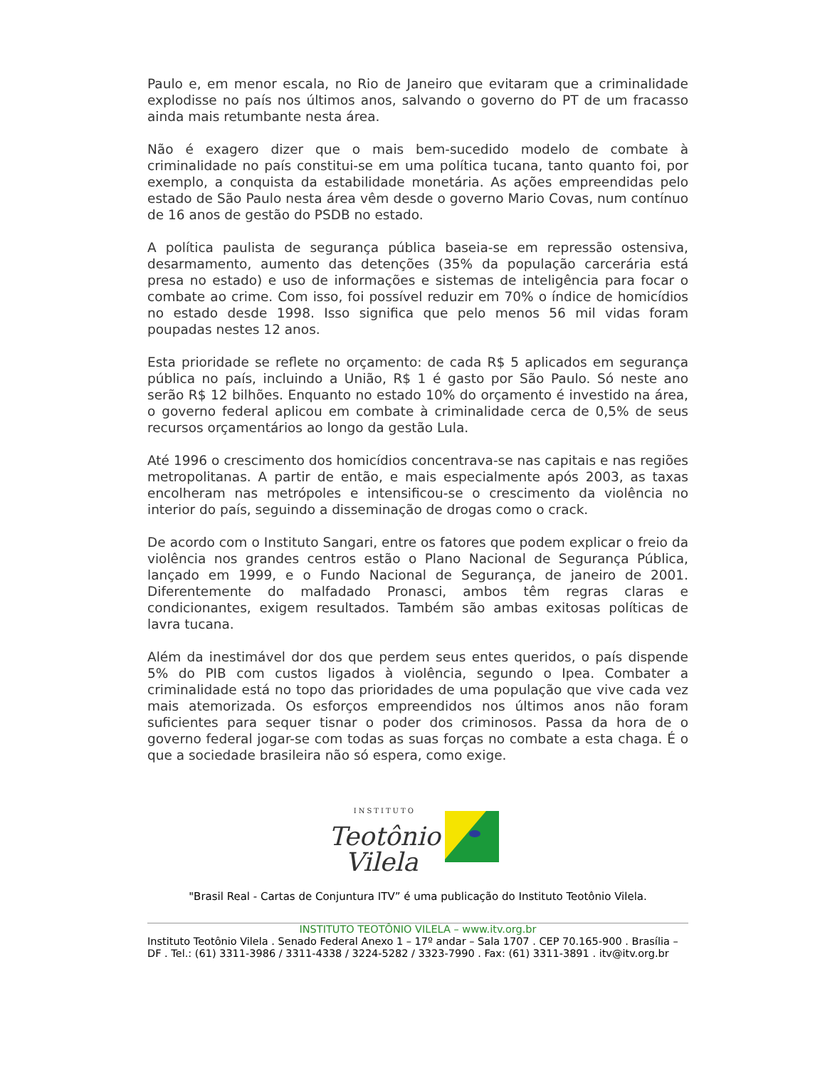Paulo e, em menor escala, no Rio de Janeiro que evitaram que a criminalidade explodisse no país nos últimos anos, salvando o governo do PT de um fracasso ainda mais retumbante nesta área.
Não é exagero dizer que o mais bem-sucedido modelo de combate à criminalidade no país constitui-se em uma política tucana, tanto quanto foi, por exemplo, a conquista da estabilidade monetária. As ações empreendidas pelo estado de São Paulo nesta área vêm desde o governo Mario Covas, num contínuo de 16 anos de gestão do PSDB no estado.
A política paulista de segurança pública baseia-se em repressão ostensiva, desarmamento, aumento das detenções (35% da população carcerária está presa no estado) e uso de informações e sistemas de inteligência para focar o combate ao crime. Com isso, foi possível reduzir em 70% o índice de homicídios no estado desde 1998. Isso significa que pelo menos 56 mil vidas foram poupadas nestes 12 anos.
Esta prioridade se reflete no orçamento: de cada R$ 5 aplicados em segurança pública no país, incluindo a União, R$ 1 é gasto por São Paulo. Só neste ano serão R$ 12 bilhões. Enquanto no estado 10% do orçamento é investido na área, o governo federal aplicou em combate à criminalidade cerca de 0,5% de seus recursos orçamentários ao longo da gestão Lula.
Até 1996 o crescimento dos homicídios concentrava-se nas capitais e nas regiões metropolitanas. A partir de então, e mais especialmente após 2003, as taxas encolheram nas metrópoles e intensificou-se o crescimento da violência no interior do país, seguindo a disseminação de drogas como o crack.
De acordo com o Instituto Sangari, entre os fatores que podem explicar o freio da violência nos grandes centros estão o Plano Nacional de Segurança Pública, lançado em 1999, e o Fundo Nacional de Segurança, de janeiro de 2001. Diferentemente do malfadado Pronasci, ambos têm regras claras e condicionantes, exigem resultados. Também são ambas exitosas políticas de lavra tucana.
Além da inestimável dor dos que perdem seus entes queridos, o país dispende 5% do PIB com custos ligados à violência, segundo o Ipea. Combater a criminalidade está no topo das prioridades de uma população que vive cada vez mais atemorizada. Os esforços empreendidos nos últimos anos não foram suficientes para sequer tisnar o poder dos criminosos. Passa da hora de o governo federal jogar-se com todas as suas forças no combate a esta chaga. É o que a sociedade brasileira não só espera, como exige.
INSTITUTO
Teotônio
Vilela
"Brasil Real - Cartas de Conjuntura ITV” é uma publicação do Instituto Teotônio Vilela.
INSTITUTO TEOTÔNIO VILELA – www.itv.org.br
Instituto Teotônio Vilela . Senado Federal Anexo 1 – 17º andar – Sala 1707 . CEP 70.165-900 . Brasília – DF . Tel.: (61) 3311-3986 / 3311-4338 / 3224-5282 / 3323-7990 . Fax: (61) 3311-3891 . itv@itv.org.br